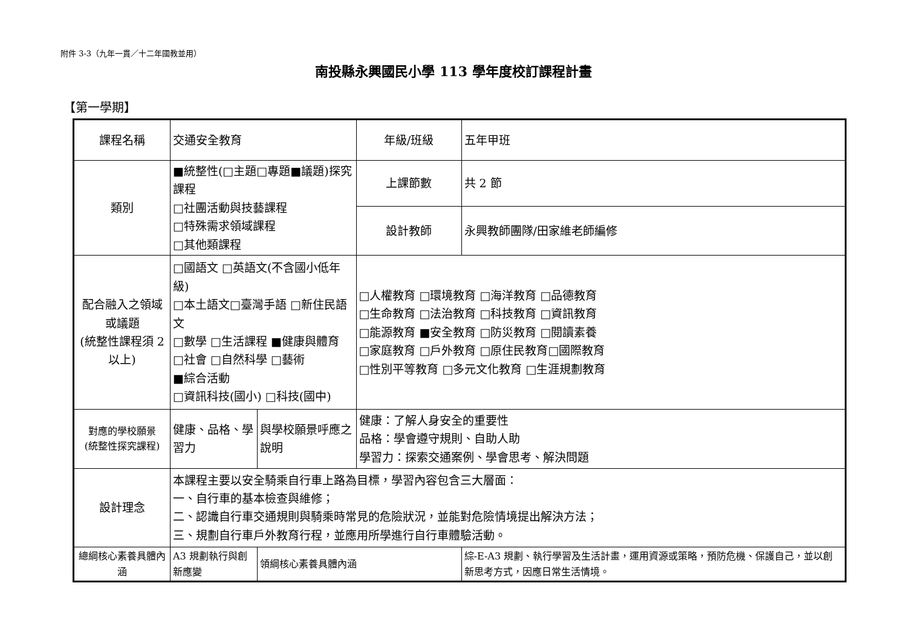附件 3-3（九年一貫／十二年國教並用）
南投縣永興國民小學 113 學年度校訂課程計畫
【第一學期】
| 課程名稱 | 交通安全教育 | | 年級/班級 | 五年甲班 |
| 類別 | ■統整性(□主題□專題■議題)探究課程 □社團活動與技藝課程 □特殊需求領域課程 □其他類課程 | | 上課節數 | 共 2 節 |
| | | | 設計教師 | 永興教師團隊/田家維老師編修 |
| 配合融入之領域或議題 (統整性課程須 2 以上) | □國語文 □英語文(不含國小低年級) □本土語文□臺灣手語 □新住民語文 □數學 □生活課程 ■健康與體育 □社會 □自然科學 □藝術 ■綜合活動 □資訊科技(國小) □科技(國中) | | □人權教育 □環境教育 □海洋教育 □品德教育 □生命教育 □法治教育 □科技教育 □資訊教育 □能源教育 ■安全教育 □防災教育 □閱讀素養 □家庭教育 □戶外教育 □原住民教育□國際教育 □性別平等教育 □多元文化教育 □生涯規劃教育 | |
| 對應的學校願景 (統整性探究課程) | 健康、品格、學習力 | 與學校願景呼應之說明 | 健康：了解人身安全的重要性 品格：學會遵守規則、自助人助 學習力：探索交通案例、學會思考、解決問題 | |
| 設計理念 | 本課程主要以安全騎乘自行車上路為目標，學習內容包含三大層面： 一、自行車的基本檢查與維修； 二、認識自行車交通規則與騎乘時常見的危險狀況，並能對危險情境提出解決方法； 三、規劃自行車戶外教育行程，並應用所學進行自行車體驗活動。 | | | |
| 總綱核心素養具體內涵 | A3 規劃執行與創新應變 | 領綱核心素養具體內涵 | | 綜-E-A3 規劃、執行學習及生活計畫，運用資源或策略，預防危機、保護自己，並以創新思考方式，因應日常生活情境。 |